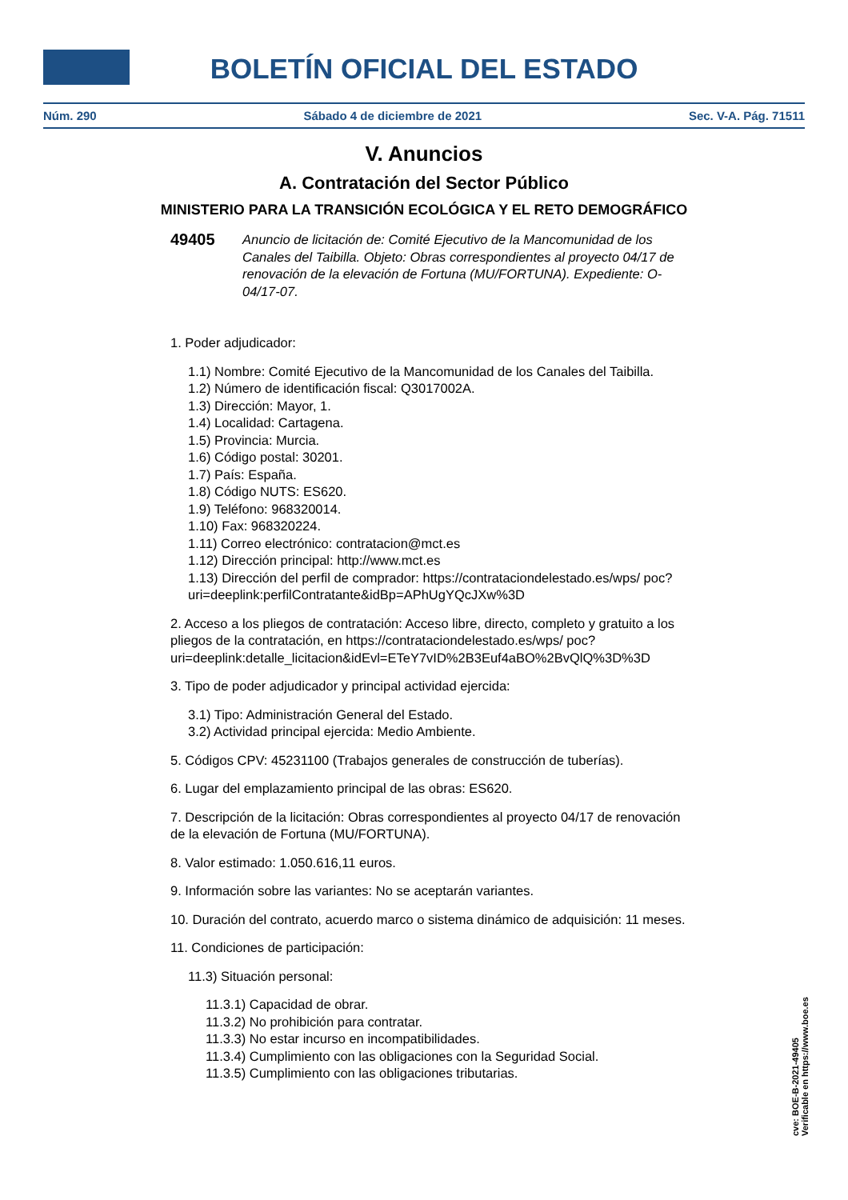BOLETÍN OFICIAL DEL ESTADO
Núm. 290 Sábado 4 de diciembre de 2021 Sec. V-A. Pág. 71511
V. Anuncios
A. Contratación del Sector Público
MINISTERIO PARA LA TRANSICIÓN ECOLÓGICA Y EL RETO DEMOGRÁFICO
49405 Anuncio de licitación de: Comité Ejecutivo de la Mancomunidad de los Canales del Taibilla. Objeto: Obras correspondientes al proyecto 04/17 de renovación de la elevación de Fortuna (MU/FORTUNA). Expediente: O-04/17-07.
1. Poder adjudicador:
1.1) Nombre: Comité Ejecutivo de la Mancomunidad de los Canales del Taibilla.
1.2) Número de identificación fiscal: Q3017002A.
1.3) Dirección: Mayor, 1.
1.4) Localidad: Cartagena.
1.5) Provincia: Murcia.
1.6) Código postal: 30201.
1.7) País: España.
1.8) Código NUTS: ES620.
1.9) Teléfono: 968320014.
1.10) Fax: 968320224.
1.11) Correo electrónico: contratacion@mct.es
1.12) Dirección principal: http://www.mct.es
1.13) Dirección del perfil de comprador: https://contrataciondelestado.es/wps/ poc?uri=deeplink:perfilContratante&idBp=APhUgYQcJXw%3D
2. Acceso a los pliegos de contratación: Acceso libre, directo, completo y gratuito a los pliegos de la contratación, en https://contrataciondelestado.es/wps/ poc?uri=deeplink:detalle_licitacion&idEvl=ETeY7vID%2B3Euf4aBO%2BvQlQ%3D%3D
3. Tipo de poder adjudicador y principal actividad ejercida:
3.1) Tipo: Administración General del Estado.
3.2) Actividad principal ejercida: Medio Ambiente.
5. Códigos CPV: 45231100 (Trabajos generales de construcción de tuberías).
6. Lugar del emplazamiento principal de las obras: ES620.
7. Descripción de la licitación: Obras correspondientes al proyecto 04/17 de renovación de la elevación de Fortuna (MU/FORTUNA).
8. Valor estimado: 1.050.616,11 euros.
9. Información sobre las variantes: No se aceptarán variantes.
10. Duración del contrato, acuerdo marco o sistema dinámico de adquisición: 11 meses.
11. Condiciones de participación:
11.3) Situación personal:
11.3.1) Capacidad de obrar.
11.3.2) No prohibición para contratar.
11.3.3) No estar incurso en incompatibilidades.
11.3.4) Cumplimiento con las obligaciones con la Seguridad Social.
11.3.5) Cumplimiento con las obligaciones tributarias.
cve: BOE-B-2021-49405
Verificable en https://www.boe.es